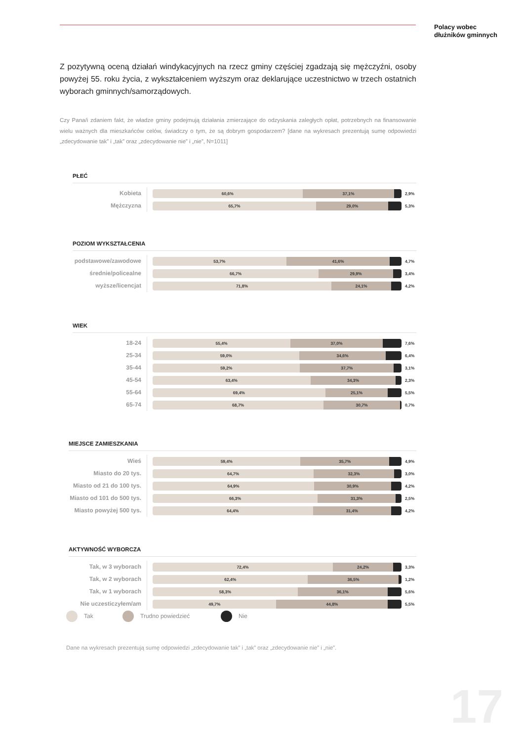Polacy wobec
dłużników gminnych
Z pozytywną oceną działań windykacyjnych na rzecz gminy częściej zgadzają się mężczyźni, osoby powyżej 55. roku życia, z wykształceniem wyższym oraz deklarujące uczestnictwo w trzech ostatnich wyborach gminnych/samorządowych.
Czy Pana/i zdaniem fakt, że władze gminy podejmują działania zmierzające do odzyskania zaległych opłat, potrzebnych na finansowanie wielu ważnych dla mieszkańców celów, świadczy o tym, że są dobrym gospodarzem? [dane na wykresach prezentują sumę odpowiedzi „zdecydowanie tak” i „tak” oraz „zdecydowanie nie” i „nie”, N=1011]
PŁEĆ
Kobieta
60,6% 37,1%
2,9%
Mężczyzna
65,7% 29,0%
5,3%
POZIOM WYKSZTAŁCENIA
podstawowe/zawodowe
53,7% 41,6%
4,7%
średnie/policealne
66,7% 29,9%
3,4%
wyższe/licencjat
71,8% 24,1%
4,2%
WIEK
18-24
55,4% 37,0%
7,6%
25-34
59,0% 34,6%
6,4%
35-44
59,2% 37,7%
3,1%
45-54
63,4% 34,3%
2,3%
55-64
69,4% 25,1%
5,5%
65-74
68,7% 30,7%
0,7%
MIEJSCE ZAMIESZKANIA
Wieś
59,4% 35,7%
4,9%
Miasto do 20 tys.
64,7% 32,3%
3,0%
Miasto od 21 do 100 tys.
64,9% 30,9%
4,2%
Miasto od 101 do 500 tys.
66,3% 31,3%
2,5%
Miasto powyżej 500 tys.
64,4% 31,4%
4,2%
AKTYWNOŚĆ WYBORCZA
Tak, w 3 wyborach
72,4% 24,2%
3,3%
Tak, w 2 wyborach
62,4% 36,5%
1,2%
Tak, w 1 wyborach
58,3% 36,1%
5,6%
Nie uczesticzyłem/am
49,7% 44,8%
5,5%
Tak Trudno powiedzieć Nie
Dane na wykresach prezentują sumę odpowiedzi „zdecydowanie tak” i „tak” oraz „zdecydowanie nie” i „nie”.
17